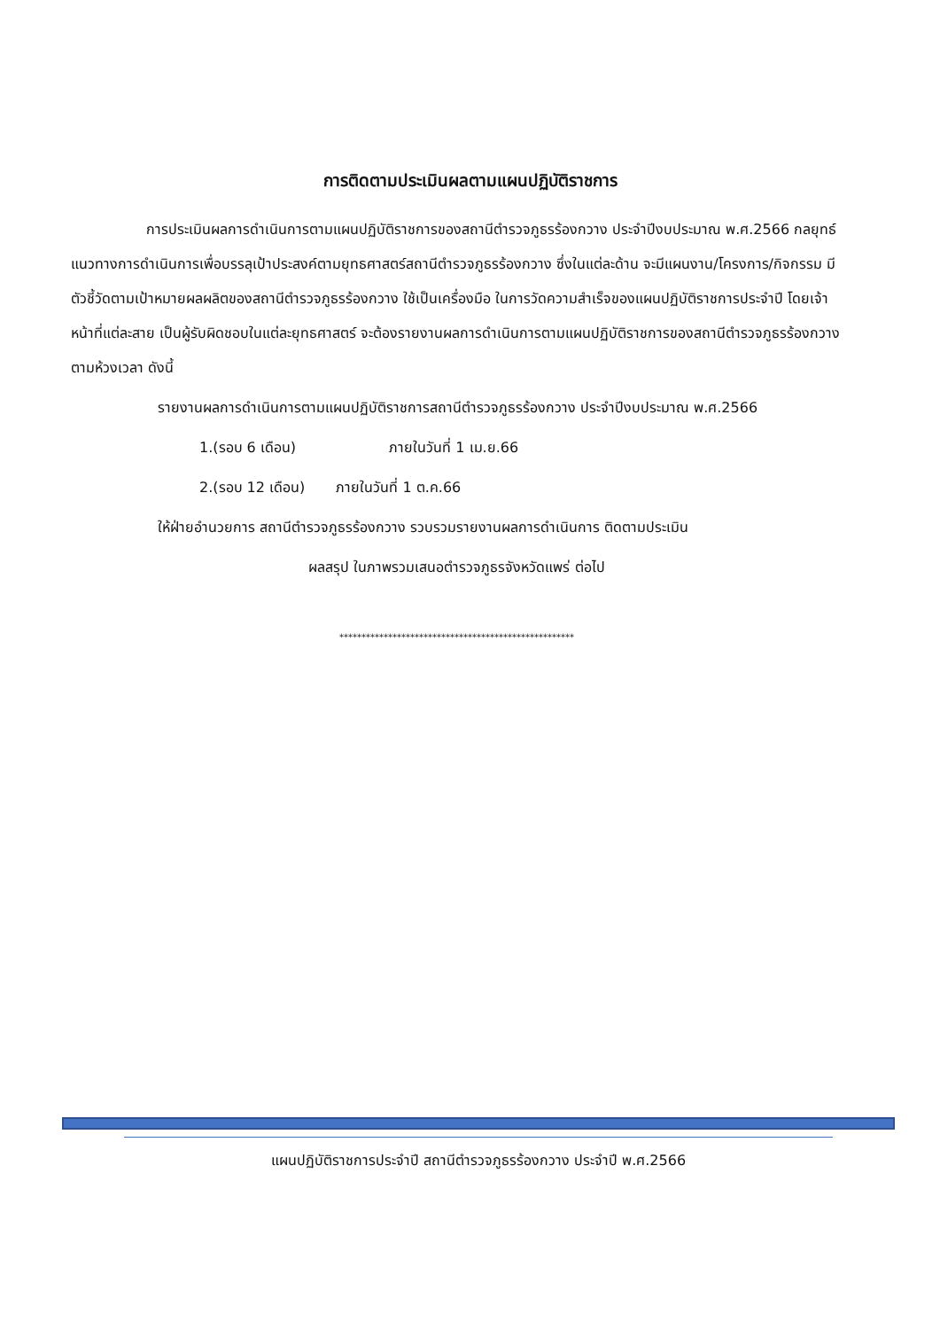การติดตามประเมินผลตามแผนปฏิบัติราชการ
การประเมินผลการดำเนินการตามแผนปฏิบัติราชการของสถานีตำรวจภูธรร้องกวาง ประจำปีงบประมาณ พ.ศ.2566 กลยุทธ์แนวทางการดำเนินการเพื่อบรรลุเป้าประสงค์ตามยุทธศาสตร์สถานีตำรวจภูธรร้องกวาง ซึ่งในแต่ละด้าน จะมีแผนงาน/โครงการ/กิจกรรม มีตัวชี้วัดตามเป้าหมายผลผลิตของสถานีตำรวจภูธรร้องกวาง ใช้เป็นเครื่องมือ ในการวัดความสำเร็จของแผนปฏิบัติราชการประจำปี โดยเจ้าหน้าที่แต่ละสาย เป็นผู้รับผิดชอบในแต่ละยุทธศาสตร์ จะต้องรายงานผลการดำเนินการตามแผนปฏิบัติราชการของสถานีตำรวจภูธรร้องกวาง ตามห้วงเวลา ดังนี้
รายงานผลการดำเนินการตามแผนปฏิบัติราชการสถานีตำรวจภูธรร้องกวาง ประจำปีงบประมาณ พ.ศ.2566
1.(รอบ 6 เดือน) ภายในวันที่ 1 เม.ย.66
2.(รอบ 12 เดือน) ภายในวันที่ 1 ต.ค.66
ให้ฝ่ายอำนวยการ สถานีตำรวจภูธรร้องกวาง รวบรวมรายงานผลการดำเนินการ ติดตามประเมิน
ผลสรุป ในภาพรวมเสนอตำรวจภูธรจังหวัดแพร่ ต่อไป
*****************************************************
แผนปฏิบัติราชการประจำปี สถานีตำรวจภูธรร้องกวาง ประจำปี พ.ศ.2566